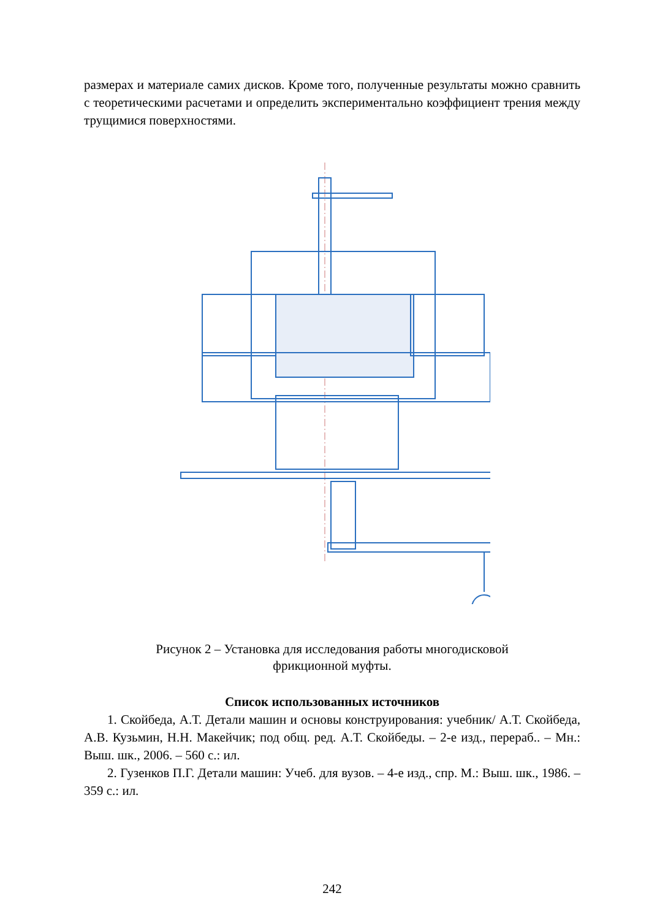размерах и материале самих дисков. Кроме того, полученные результаты можно сравнить с теоретическими расчетами и определить экспериментально коэффициент трения между трущимися поверхностями.
Рисунок 2 – Установка для исследования работы многодисковой
фрикционной муфты.
Список использованных источников
1. Скойбеда, А.Т. Детали машин и основы конструирования: учебник/ А.Т. Скойбеда, А.В. Кузьмин, Н.Н. Макейчик; под общ. ред. А.Т. Скойбеды. – 2-е изд., перераб.. – Мн.: Выш. шк., 2006. – 560 с.: ил.
2. Гузенков П.Г. Детали машин: Учеб. для вузов. – 4-е изд., спр. М.: Выш. шк., 1986. – 359 с.: ил.
242